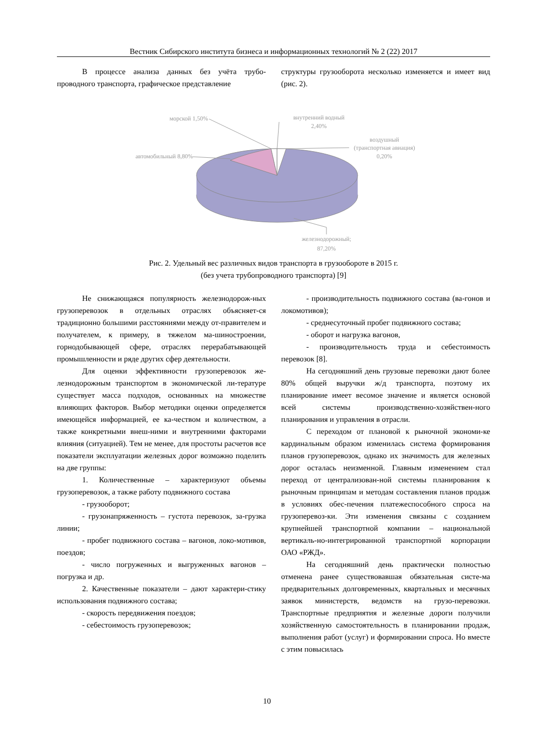Вестник Сибирского института бизнеса и информационных технологий № 2 (22) 2017
В процессе анализа данных без учёта трубо-проводного транспорта, графическое представление
структуры грузооборота несколько изменяется и имеет вид (рис. 2).
морской 1,50%
внутренний водный
2,40%
воздушный
(транспортная авиация)
0,20%
автомобильный 8,80%
железнодорожный;
87,20%
Рис. 2. Удельный вес различных видов транспорта в грузообороте в 2015 г.
(без учета трубопроводного транспорта) [9]
Не снижающаяся популярность железнодорож-ных грузоперевозок в отдельных отраслях объясняет-ся традиционно большими расстояниями между от-правителем и получателем, к примеру, в тяжелом ма-шиностроении, горнодобывающей сфере, отраслях перерабатывающей промышленности и ряде других сфер деятельности.
Для оценки эффективности грузоперевозок же-лезнодорожным транспортом в экономической ли-тературе существует масса подходов, основанных на множестве влияющих факторов. Выбор методики оценки определяется имеющейся информацией, ее ка-чеством и количеством, а также конкретными внеш-ними и внутренними факторами влияния (ситуацией). Тем не менее, для простоты расчетов все показатели эксплуатации железных дорог возможно поделить на две группы:
1. Количественные – характеризуют объемы грузоперевозок, а также работу подвижного состава
- грузооборот;
- грузонапряженность – густота перевозок, за-грузка линии;
- пробег подвижного состава – вагонов, локо-мотивов, поездов;
- число погруженных и выгруженных вагонов – погрузка и др.
2. Качественные показатели – дают характери-стику использования подвижного состава;
- скорость передвижения поездов;
- себестоимость грузоперевозок;
- производительность подвижного состава (ва-гонов и локомотивов);
- среднесуточный пробег подвижного состава;
- оборот и нагрузка вагонов,
- производительность труда и себестоимость перевозок [8].
На сегодняшний день грузовые перевозки дают более 80% общей выручки ж/д транспорта, поэтому их планирование имеет весомое значение и является основой всей системы производственно-хозяйствен-ного планирования и управления в отрасли.
С переходом от плановой к рыночной экономи-ке кардинальным образом изменилась система формирования планов грузоперевозок, однако их значимость для железных дорог осталась неизменной. Главным изменением стал переход от централизован-ной системы планирования к рыночным принципам и методам составления планов продаж в условиях обес-печения платежеспособного спроса на грузоперевоз-ки. Эти изменения связаны с созданием крупнейшей транспортной компании – национальной вертикаль-но-интегрированной транспортной корпорации ОАО «РЖД».
На сегодняшний день практически полностью отменена ранее существовавшая обязательная систе-ма предварительных долговременных, квартальных и месячных заявок министерств, ведомств на грузо-перевозки. Транспортные предприятия и железные дороги получили хозяйственную самостоятельность в планировании продаж, выполнения работ (услуг) и формировании спроса. Но вместе с этим повысилась
10